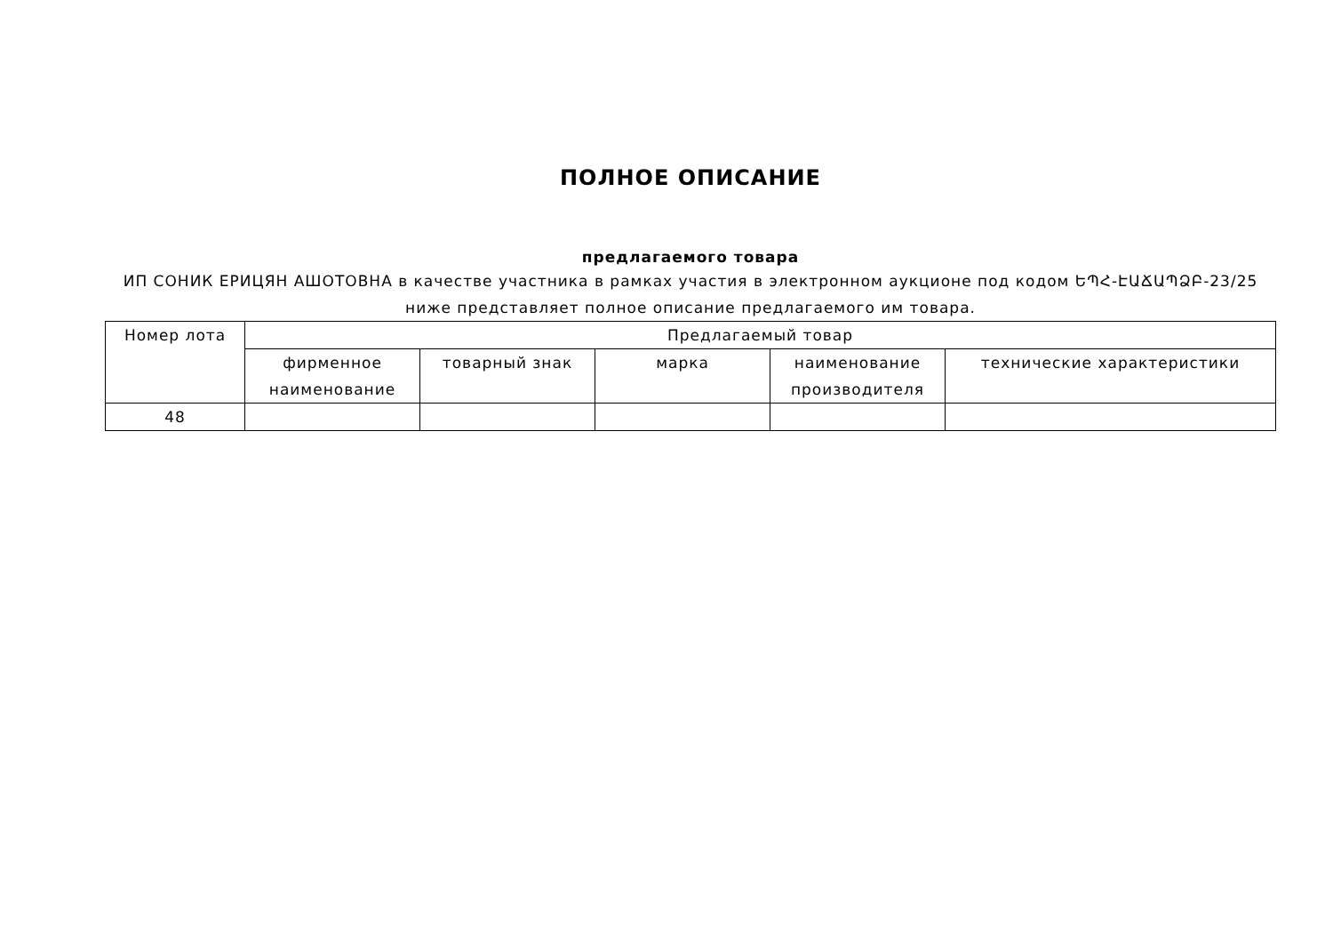ПОЛНОЕ ОПИСАНИЕ
предлагаемого товара
ИП СОНИК ЕРИЦЯН АШОТОВНА в качестве участника в рамках участия в электронном аукционе под кодом ԵՊՀ-ԷԱՃԱՊՁԲ-23/25 ниже представляет полное описание предлагаемого им товара.
| Номер лота | Предлагаемый товар | | | | |
| --- | --- | --- | --- | --- | --- |
| | фирменное наименование | товарный знак | марка | наименование производителя | технические характеристики |
| 48 | | | | | |